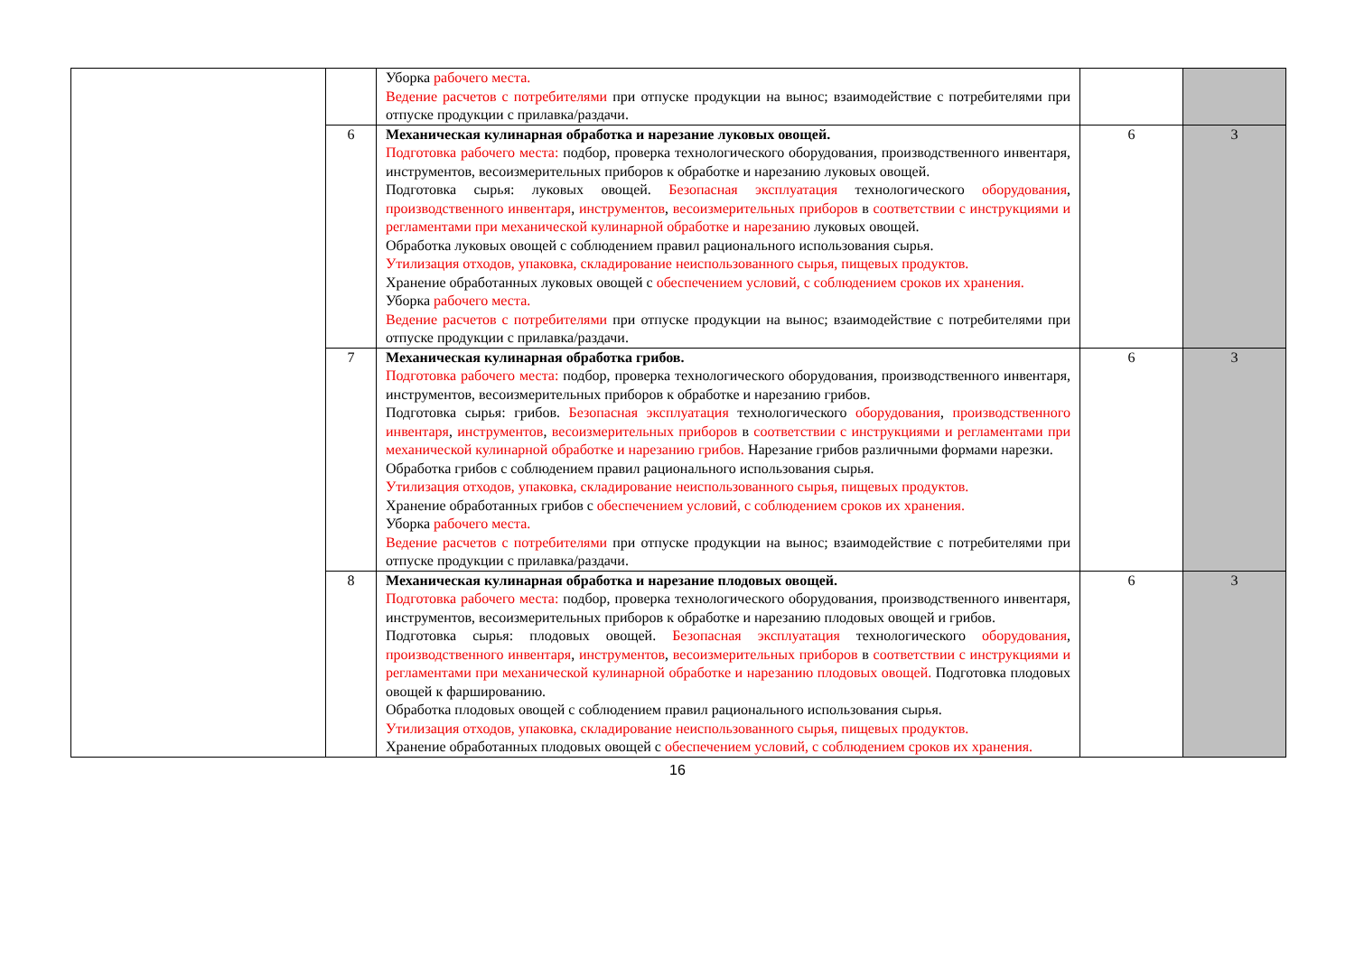| | | Уборка рабочего места. Ведение расчетов с потребителями при отпуске продукции на вынос; взаимодействие с потребителями при отпуске продукции с прилавка/раздачи. | | |
| | 6 | Механическая кулинарная обработка и нарезание луковых овощей. Подготовка рабочего места: подбор, проверка технологического оборудования, производственного инвентаря, инструментов, весоизмерительных приборов к обработке и нарезанию луковых овощей. Подготовка сырья: луковых овощей. Безопасная эксплуатация технологического оборудования , производственного инвентаря , инструментов , весоизмерительных приборов в соответствии с инструкциями и регламентами при механической кулинарной обработке и нарезанию луковых овощей. Обработка луковых овощей с соблюдением правил рационального использования сырья. Утилизация отходов, упаковка, складирование неиспользованного сырья, пищевых продуктов. Хранение обработанных луковых овощей с обеспечением условий, с соблюдением сроков их хранения. Уборка рабочего места. Ведение расчетов с потребителями при отпуске продукции на вынос; взаимодействие с потребителями при отпуске продукции с прилавка/раздачи. | 6 | 3 |
| | 7 | Механическая кулинарная обработка грибов. Подготовка рабочего места: подбор, проверка технологического оборудования, производственного инвентаря, инструментов, весоизмерительных приборов к обработке и нарезанию грибов. Подготовка сырья: грибов. Безопасная эксплуатация технологического оборудования , производственного инвентаря , инструментов , весоизмерительных приборов в соответствии с инструкциями и регламентами при механической кулинарной обработке и нарезанию грибов. Нарезание грибов различными формами нарезки. Обработка грибов с соблюдением правил рационального использования сырья. Утилизация отходов, упаковка, складирование неиспользованного сырья, пищевых продуктов. Хранение обработанных грибов с обеспечением условий, с соблюдением сроков их хранения. Уборка рабочего места. Ведение расчетов с потребителями при отпуске продукции на вынос; взаимодействие с потребителями при отпуске продукции с прилавка/раздачи. | 6 | 3 |
| | 8 | Механическая кулинарная обработка и нарезание плодовых овощей. Подготовка рабочего места: подбор, проверка технологического оборудования, производственного инвентаря, инструментов, весоизмерительных приборов к обработке и нарезанию плодовых овощей и грибов. Подготовка сырья: плодовых овощей. Безопасная эксплуатация технологического оборудования , производственного инвентаря , инструментов , весоизмерительных приборов в соответствии с инструкциями и регламентами при механической кулинарной обработке и нарезанию плодовых овощей. Подготовка плодовых овощей к фаршированию. Обработка плодовых овощей с соблюдением правил рационального использования сырья. Утилизация отходов, упаковка, складирование неиспользованного сырья, пищевых продуктов. Хранение обработанных плодовых овощей с обеспечением условий, с соблюдением сроков их хранения. | 6 | 3 |
16